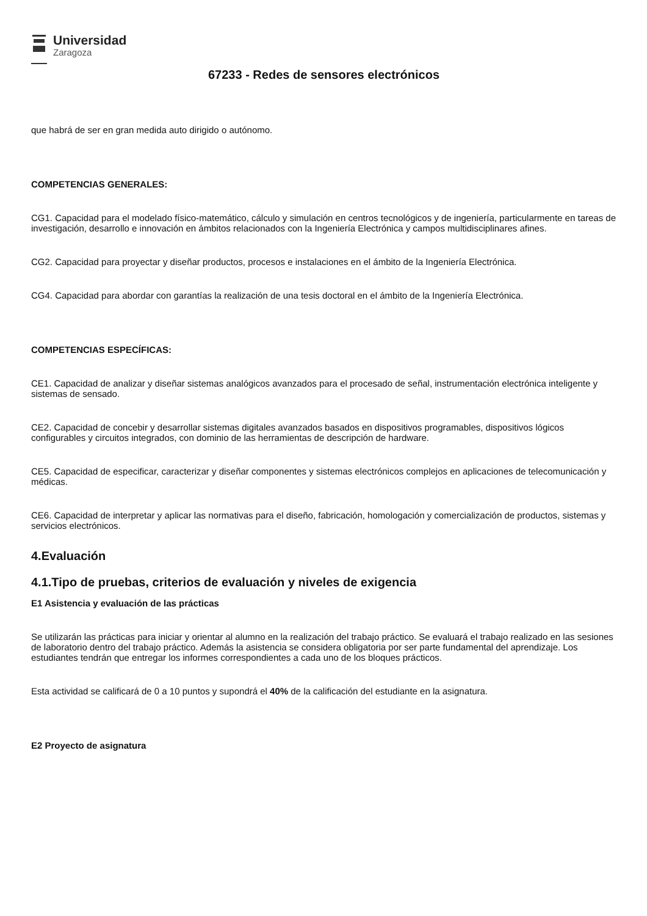Universidad
Zaragoza
67233 - Redes de sensores electrónicos
que habrá de ser en gran medida auto dirigido o autónomo.
COMPETENCIAS GENERALES:
CG1. Capacidad para el modelado físico-matemático, cálculo y simulación en centros tecnológicos y de ingeniería, particularmente en tareas de investigación, desarrollo e innovación en ámbitos relacionados con la Ingeniería Electrónica y campos multidisciplinares afines.
CG2. Capacidad para proyectar y diseñar productos, procesos e instalaciones en el ámbito de la Ingeniería Electrónica.
CG4. Capacidad para abordar con garantías la realización de una tesis doctoral en el ámbito de la Ingeniería Electrónica.
COMPETENCIAS ESPECÍFICAS:
CE1. Capacidad de analizar y diseñar sistemas analógicos avanzados para el procesado de señal, instrumentación electrónica inteligente y sistemas de sensado.
CE2. Capacidad de concebir y desarrollar sistemas digitales avanzados basados en dispositivos programables, dispositivos lógicos configurables y circuitos integrados, con dominio de las herramientas de descripción de hardware.
CE5. Capacidad de especificar, caracterizar y diseñar componentes y sistemas electrónicos complejos en aplicaciones de telecomunicación y médicas.
CE6. Capacidad de interpretar y aplicar las normativas para el diseño, fabricación, homologación y comercialización de productos, sistemas y servicios electrónicos.
4.Evaluación
4.1.Tipo de pruebas, criterios de evaluación y niveles de exigencia
E1 Asistencia y evaluación de las prácticas
Se utilizarán las prácticas para iniciar y orientar al alumno en la realización del trabajo práctico. Se evaluará el trabajo realizado en las sesiones de laboratorio dentro del trabajo práctico. Además la asistencia se considera obligatoria por ser parte fundamental del aprendizaje. Los estudiantes tendrán que entregar los informes correspondientes a cada uno de los bloques prácticos.
Esta actividad se calificará de 0 a 10 puntos y supondrá el 40% de la calificación del estudiante en la asignatura.
E2 Proyecto de asignatura